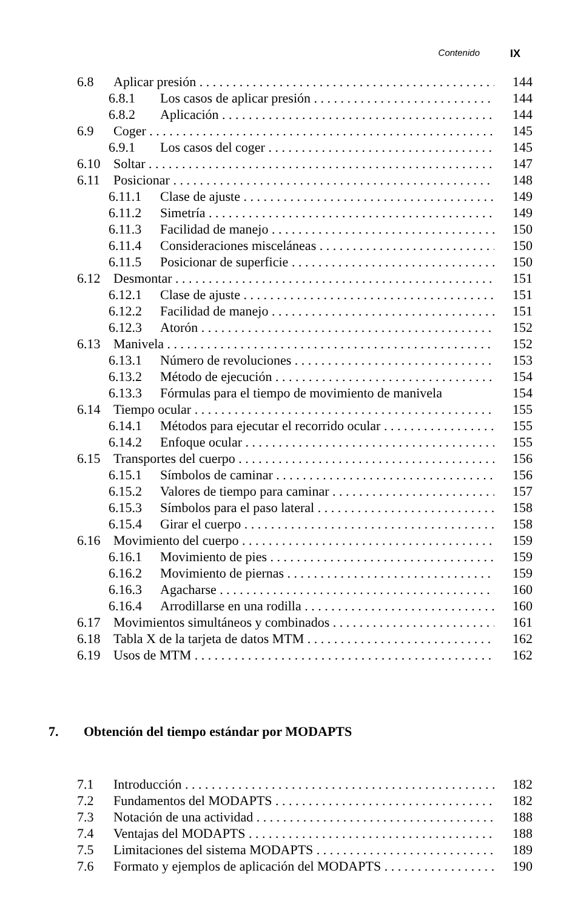Contenido IX
6.8 Aplicar presión 144
6.8.1 Los casos de aplicar presión 144
6.8.2 Aplicación 144
6.9 Coger 145
6.9.1 Los casos del coger 145
6.10 Soltar 147
6.11 Posicionar 148
6.11.1 Clase de ajuste 149
6.11.2 Simetría 149
6.11.3 Facilidad de manejo 150
6.11.4 Consideraciones misceláneas 150
6.11.5 Posicionar de superficie 150
6.12 Desmontar 151
6.12.1 Clase de ajuste 151
6.12.2 Facilidad de manejo 151
6.12.3 Atorón 152
6.13 Manivela 152
6.13.1 Número de revoluciones 153
6.13.2 Método de ejecución 154
6.13.3 Fórmulas para el tiempo de movimiento de manivela 154
6.14 Tiempo ocular 155
6.14.1 Métodos para ejecutar el recorrido ocular 155
6.14.2 Enfoque ocular 155
6.15 Transportes del cuerpo 156
6.15.1 Símbolos de caminar 156
6.15.2 Valores de tiempo para caminar 157
6.15.3 Símbolos para el paso lateral 158
6.15.4 Girar el cuerpo 158
6.16 Movimiento del cuerpo 159
6.16.1 Movimiento de pies 159
6.16.2 Movimiento de piernas 159
6.16.3 Agacharse 160
6.16.4 Arrodillarse en una rodilla 160
6.17 Movimientos simultáneos y combinados 161
6.18 Tabla X de la tarjeta de datos MTM 162
6.19 Usos de MTM 162
7. Obtención del tiempo estándar por MODAPTS
7.1 Introducción 182
7.2 Fundamentos del MODAPTS 182
7.3 Notación de una actividad 188
7.4 Ventajas del MODAPTS 188
7.5 Limitaciones del sistema MODAPTS 189
7.6 Formato y ejemplos de aplicación del MODAPTS 190